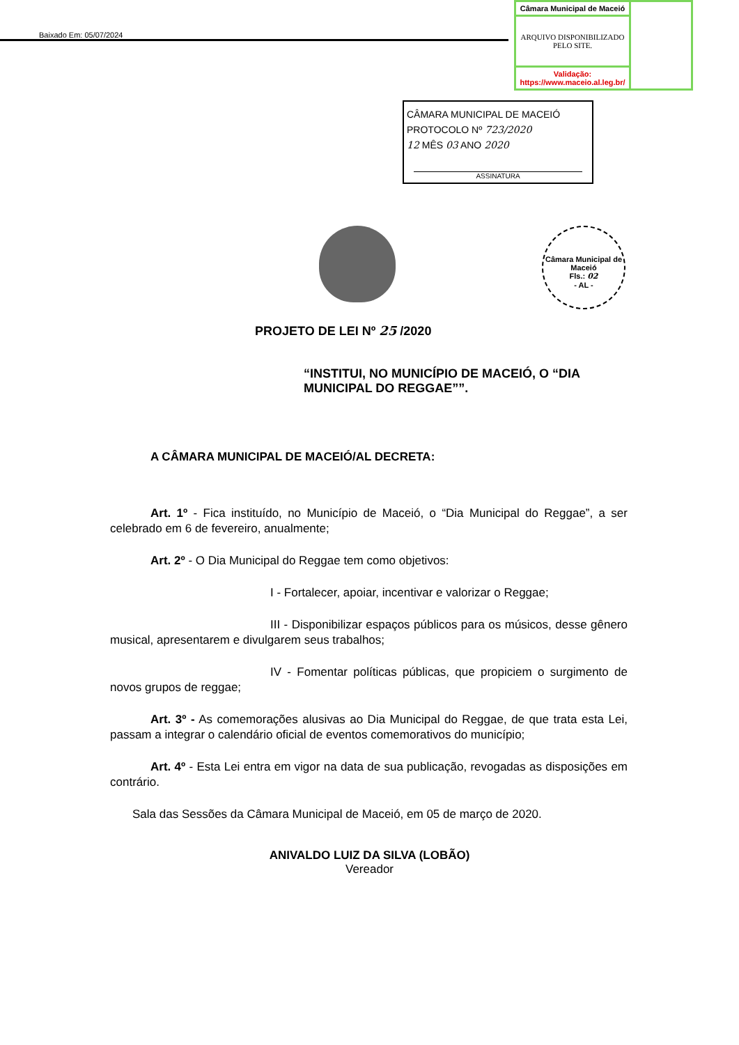Baixado Em: 05/07/2024
| Câmara Municipal de Maceió | |
| ARQUIVO DISPONIBILIZADO PELO SITE. | |
| Validação: https://www.maceio.al.leg.br/ | |
CÂMARA MUNICIPAL DE MACEIÓ
PROTOCOLO Nº 723/2020
12 MÊS 03 ANO 2020
ASSINATURA
Câmara Municipal de Maceió
Fls.: 02
- AL -
PROJETO DE LEI Nº 25 /2020
“INSTITUI, NO MUNICÍPIO DE MACEIÓ, O “DIA MUNICIPAL DO REGGAE””.
A CÂMARA MUNICIPAL DE MACEIÓ/AL DECRETA:
Art. 1º - Fica instituído, no Município de Maceió, o “Dia Municipal do Reggae”, a ser celebrado em 6 de fevereiro, anualmente;
Art. 2º - O Dia Municipal do Reggae tem como objetivos:
I - Fortalecer, apoiar, incentivar e valorizar o Reggae;
III - Disponibilizar espaços públicos para os músicos, desse gênero musical, apresentarem e divulgarem seus trabalhos;
IV - Fomentar políticas públicas, que propiciem o surgimento de novos grupos de reggae;
Art. 3º - As comemorações alusivas ao Dia Municipal do Reggae, de que trata esta Lei, passam a integrar o calendário oficial de eventos comemorativos do município;
Art. 4º - Esta Lei entra em vigor na data de sua publicação, revogadas as disposições em contrário.
Sala das Sessões da Câmara Municipal de Maceió, em 05 de março de 2020.
ANIVALDO LUIZ DA SILVA (LOBÃO)
Vereador